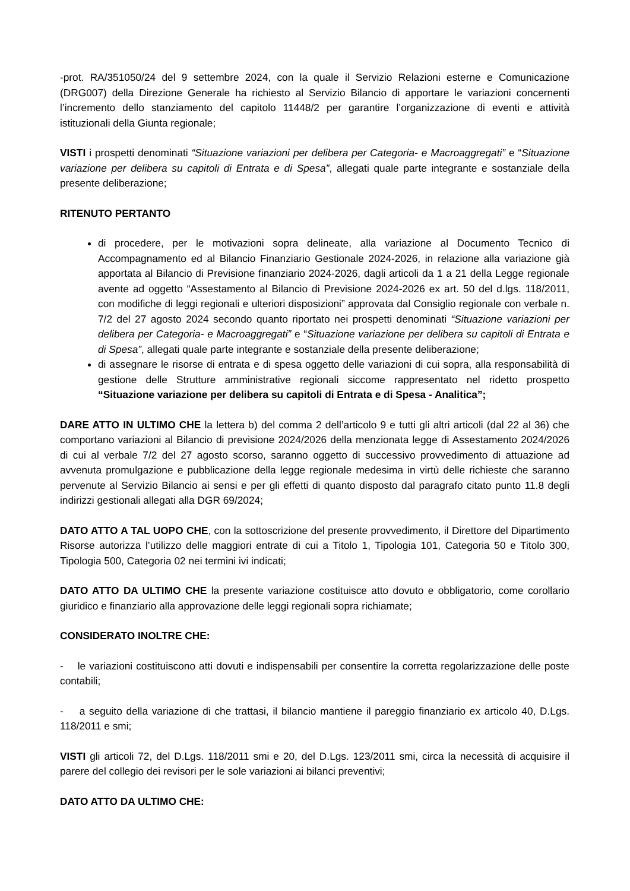-prot. RA/351050/24 del 9 settembre 2024, con la quale il Servizio Relazioni esterne e Comunicazione (DRG007) della Direzione Generale ha richiesto al Servizio Bilancio di apportare le variazioni concernenti l’incremento dello stanziamento del capitolo 11448/2 per garantire l’organizzazione di eventi e attività istituzionali della Giunta regionale;
VISTI i prospetti denominati “Situazione variazioni per delibera per Categoria- e Macroaggregati” e “Situazione variazione per delibera su capitoli di Entrata e di Spesa”, allegati quale parte integrante e sostanziale della presente deliberazione;
RITENUTO PERTANTO
di procedere, per le motivazioni sopra delineate, alla variazione al Documento Tecnico di Accompagnamento ed al Bilancio Finanziario Gestionale 2024-2026, in relazione alla variazione già apportata al Bilancio di Previsione finanziario 2024-2026, dagli articoli da 1 a 21 della Legge regionale avente ad oggetto “Assestamento al Bilancio di Previsione 2024-2026 ex art. 50 del d.lgs. 118/2011, con modifiche di leggi regionali e ulteriori disposizioni” approvata dal Consiglio regionale con verbale n. 7/2 del 27 agosto 2024 secondo quanto riportato nei prospetti denominati “Situazione variazioni per delibera per Categoria- e Macroaggregati” e “Situazione variazione per delibera su capitoli di Entrata e di Spesa”, allegati quale parte integrante e sostanziale della presente deliberazione;
di assegnare le risorse di entrata e di spesa oggetto delle variazioni di cui sopra, alla responsabilità di gestione delle Strutture amministrative regionali siccome rappresentato nel ridetto prospetto “Situazione variazione per delibera su capitoli di Entrata e di Spesa - Analitica”;
DARE ATTO IN ULTIMO CHE la lettera b) del comma 2 dell’articolo 9 e tutti gli altri articoli (dal 22 al 36) che comportano variazioni al Bilancio di previsione 2024/2026 della menzionata legge di Assestamento 2024/2026 di cui al verbale 7/2 del 27 agosto scorso, saranno oggetto di successivo provvedimento di attuazione ad avvenuta promulgazione e pubblicazione della legge regionale medesima in virtù delle richieste che saranno pervenute al Servizio Bilancio ai sensi e per gli effetti di quanto disposto dal paragrafo citato punto 11.8 degli indirizzi gestionali allegati alla DGR 69/2024;
DATO ATTO A TAL UOPO CHE, con la sottoscrizione del presente provvedimento, il Direttore del Dipartimento Risorse autorizza l’utilizzo delle maggiori entrate di cui a Titolo 1, Tipologia 101, Categoria 50 e Titolo 300, Tipologia 500, Categoria 02 nei termini ivi indicati;
DATO ATTO DA ULTIMO CHE la presente variazione costituisce atto dovuto e obbligatorio, come corollario giuridico e finanziario alla approvazione delle leggi regionali sopra richiamate;
CONSIDERATO INOLTRE CHE:
- le variazioni costituiscono atti dovuti e indispensabili per consentire la corretta regolarizzazione delle poste contabili;
- a seguito della variazione di che trattasi, il bilancio mantiene il pareggio finanziario ex articolo 40, D.Lgs. 118/2011 e smi;
VISTI gli articoli 72, del D.Lgs. 118/2011 smi e 20, del D.Lgs. 123/2011 smi, circa la necessità di acquisire il parere del collegio dei revisori per le sole variazioni ai bilanci preventivi;
DATO ATTO DA ULTIMO CHE: